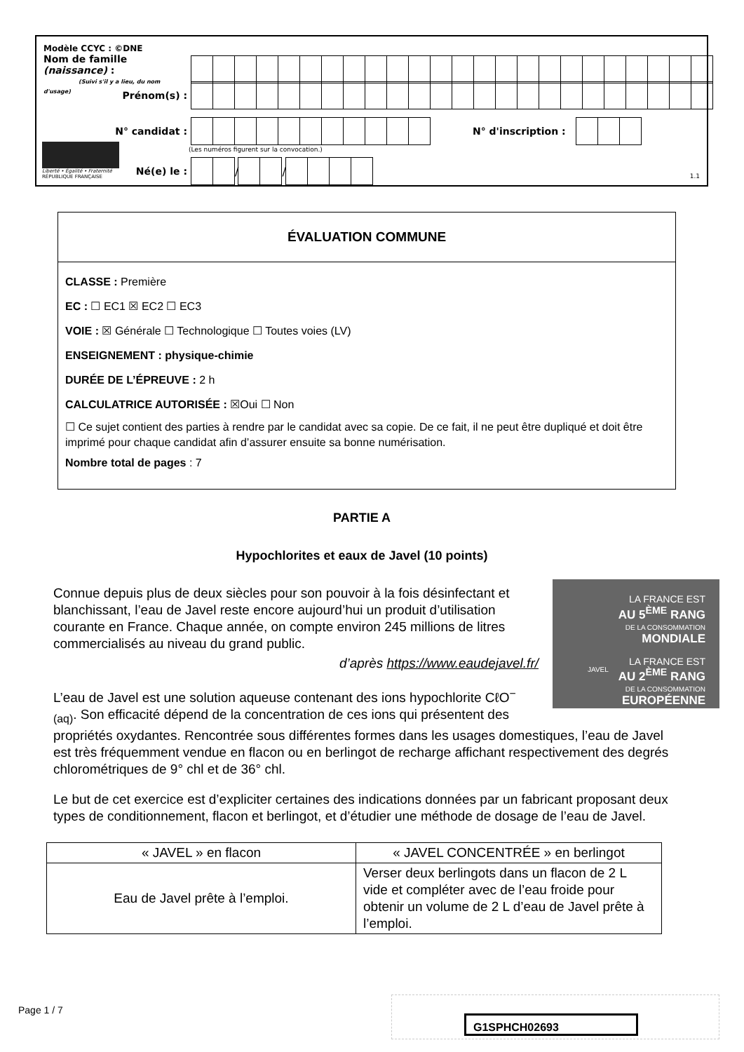Modèle CCYC : ©DNE
Nom de famille (naissance) :
(Suivi s'il y a lieu, du nom d'usage)
Prénom(s) :
N° candidat : N° d'inscription :
(Les numéros figurent sur la convocation.)
Liberté • Égalité • Fraternité
RÉPUBLIQUE FRANÇAISE
Né(e) le :
/
/
1.1
ÉVALUATION COMMUNE
CLASSE : Première
EC : ☐ EC1 ☒ EC2 ☐ EC3
VOIE : ☒ Générale ☐ Technologique ☐ Toutes voies (LV)
ENSEIGNEMENT : physique-chimie
DURÉE DE L’ÉPREUVE : 2 h
CALCULATRICE AUTORISÉE : ☒Oui ☐ Non
☐ Ce sujet contient des parties à rendre par le candidat avec sa copie. De ce fait, il ne peut être dupliqué et doit être imprimé pour chaque candidat afin d’assurer ensuite sa bonne numérisation.
Nombre total de pages : 7
PARTIE A
Hypochlorites et eaux de Javel (10 points)
LA FRANCE EST
AU 5<sup>ÈME</sup> RANG
DE LA CONSOMMATION
MONDIALE
LA FRANCE EST
AU 2<sup>ÈME</sup> RANG
DE LA CONSOMMATION
EUROPÉENNE
JAVEL
Connue depuis plus de deux siècles pour son pouvoir à la fois désinfectant et blanchissant, l’eau de Javel reste encore aujourd’hui un produit d’utilisation courante en France. Chaque année, on compte environ 245 millions de litres commercialisés au niveau du grand public.
d’après https://www.eaudejavel.fr/
L’eau de Javel est une solution aqueuse contenant des ions hypochlorite CℓO<sup>−</sup><sub>(aq)</sub>. Son efficacité dépend de la concentration de ces ions qui présentent des propriétés oxydantes. Rencontrée sous différentes formes dans les usages domestiques, l’eau de Javel est très fréquemment vendue en flacon ou en berlingot de recharge affichant respectivement des degrés chlorométriques de 9° chl et de 36° chl.
Le but de cet exercice est d’expliciter certaines des indications données par un fabricant proposant deux types de conditionnement, flacon et berlingot, et d’étudier une méthode de dosage de l’eau de Javel.
| « JAVEL » en flacon | « JAVEL CONCENTRÉE » en berlingot |
| --- | --- |
| Eau de Javel prête à l’emploi. | Verser deux berlingots dans un flacon de 2 L vide et compléter avec de l’eau froide pour obtenir un volume de 2 L d’eau de Javel prête à l’emploi. |
Page 1 / 7
G1SPHCH02693